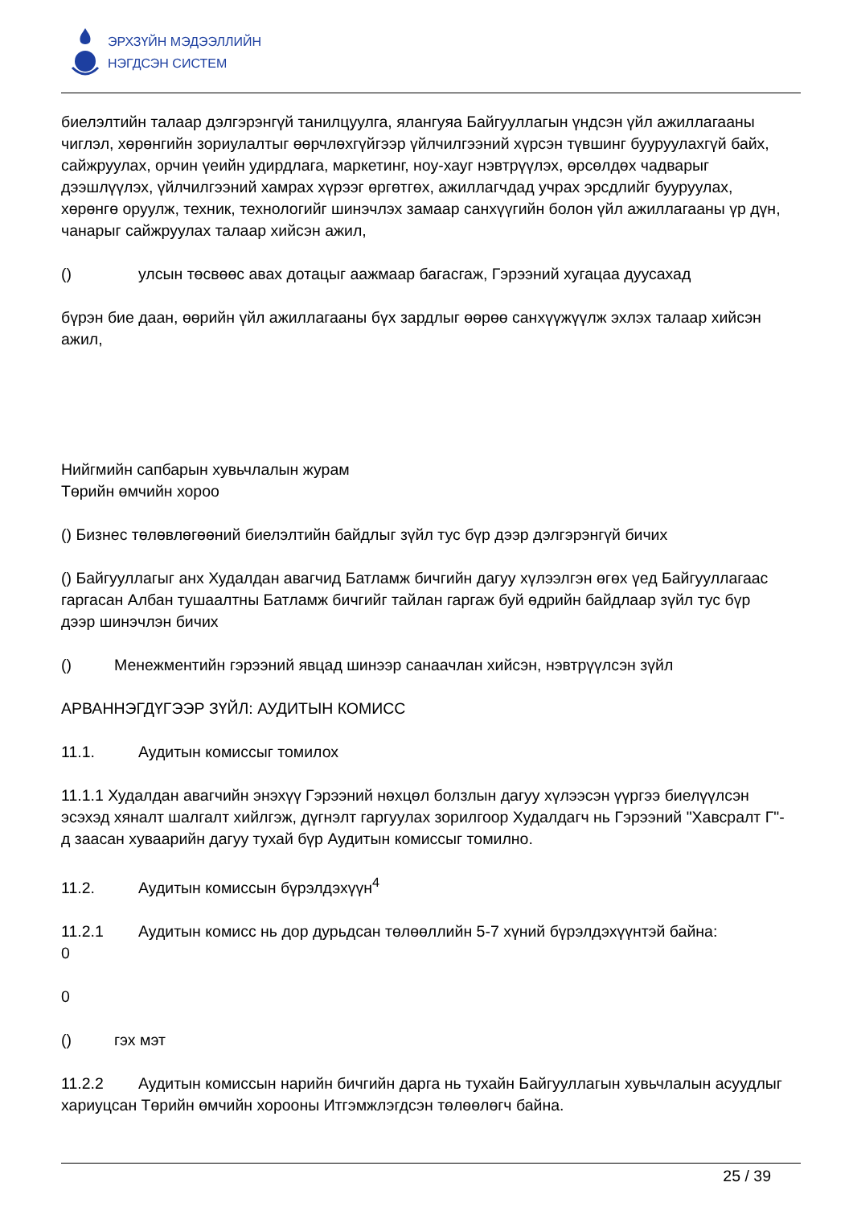ЭРХЗҮЙН МЭДЭЭЛЛИЙН
НЭГДСЭН СИСТЕМ
биелэлтийн талаар дэлгэрэнгүй танилцуулга, ялангуяа Байгууллагын үндсэн үйл ажиллагааны чиглэл, хөрөнгийн зориулалтыг өөрчлөхгүйгээр үйлчилгээний хүрсэн түвшинг бууруулахгүй байх, сайжруулах, орчин үеийн удирдлага, маркетинг, ноу-хауг нэвтрүүлэх, өрсөлдөх чадварыг дээшлүүлэх, үйлчилгээний хамрах хүрээг өргөтгөх, ажиллагчдад учрах эрсдлийг бууруулах, хөрөнгө оруулж, техник, технологийг шинэчлэх замаар санхүүгийн болон үйл ажиллагааны үр дүн, чанарыг сайжруулах талаар хийсэн ажил,
() улсын төсвөөс авах дотацыг аажмаар багасгаж, Гэрээний хугацаа дуусахад
бүрэн бие даан, өөрийн үйл ажиллагааны бүх зардлыг өөрөө санхүүжүүлж эхлэх талаар хийсэн ажил,
Нийгмийн сапбарын хувьчлалын журам
Төрийн өмчийн хороо
() Бизнес төлөвлөгөөний биелэлтийн байдлыг зүйл тус бүр дээр дэлгэрэнгүй бичих
() Байгууллагыг анх Худалдан авагчид Батламж бичгийн дагуу хүлээлгэн өгөх үед Байгууллагаас гаргасан Албан тушаалтны Батламж бичгийг тайлан гаргаж буй өдрийн байдлаар зүйл тус бүр дээр шинэчлэн бичих
() Менежментийн гэрээний явцад шинээр санаачлан хийсэн, нэвтрүүлсэн зүйл
АРВАННЭГДҮГЭЭР ЗҮЙЛ: АУДИТЫН КОМИСС
11.1. Аудитын комиссыг томилох
11.1.1 Худалдан авагчийн энэхүү Гэрээний нөхцөл болзлын дагуу хүлээсэн үүргээ биелүүлсэн эсэхэд хяналт шалгалт хийлгэж, дүгнэлт гаргуулах зорилгоор Худалдагч нь Гэрээний "Хавсралт Г"-д заасан хуваарийн дагуу тухай бүр Аудитын комиссыг томилно.
11.2. Аудитын комиссын бүрэлдэхүүн<sup>4</sup>
11.2.1 Аудитын комисс нь дор дурьдсан төлөөллийн 5-7 хүний бүрэлдэхүүнтэй байна:
0
0
() гэх мэт
11.2.2 Аудитын комиссын нарийн бичгийн дарга нь тухайн Байгууллагын хувьчлалын асуудлыг хариуцсан Төрийн өмчийн хорооны Итгэмжлэгдсэн төлөөлөгч байна.
25 / 39